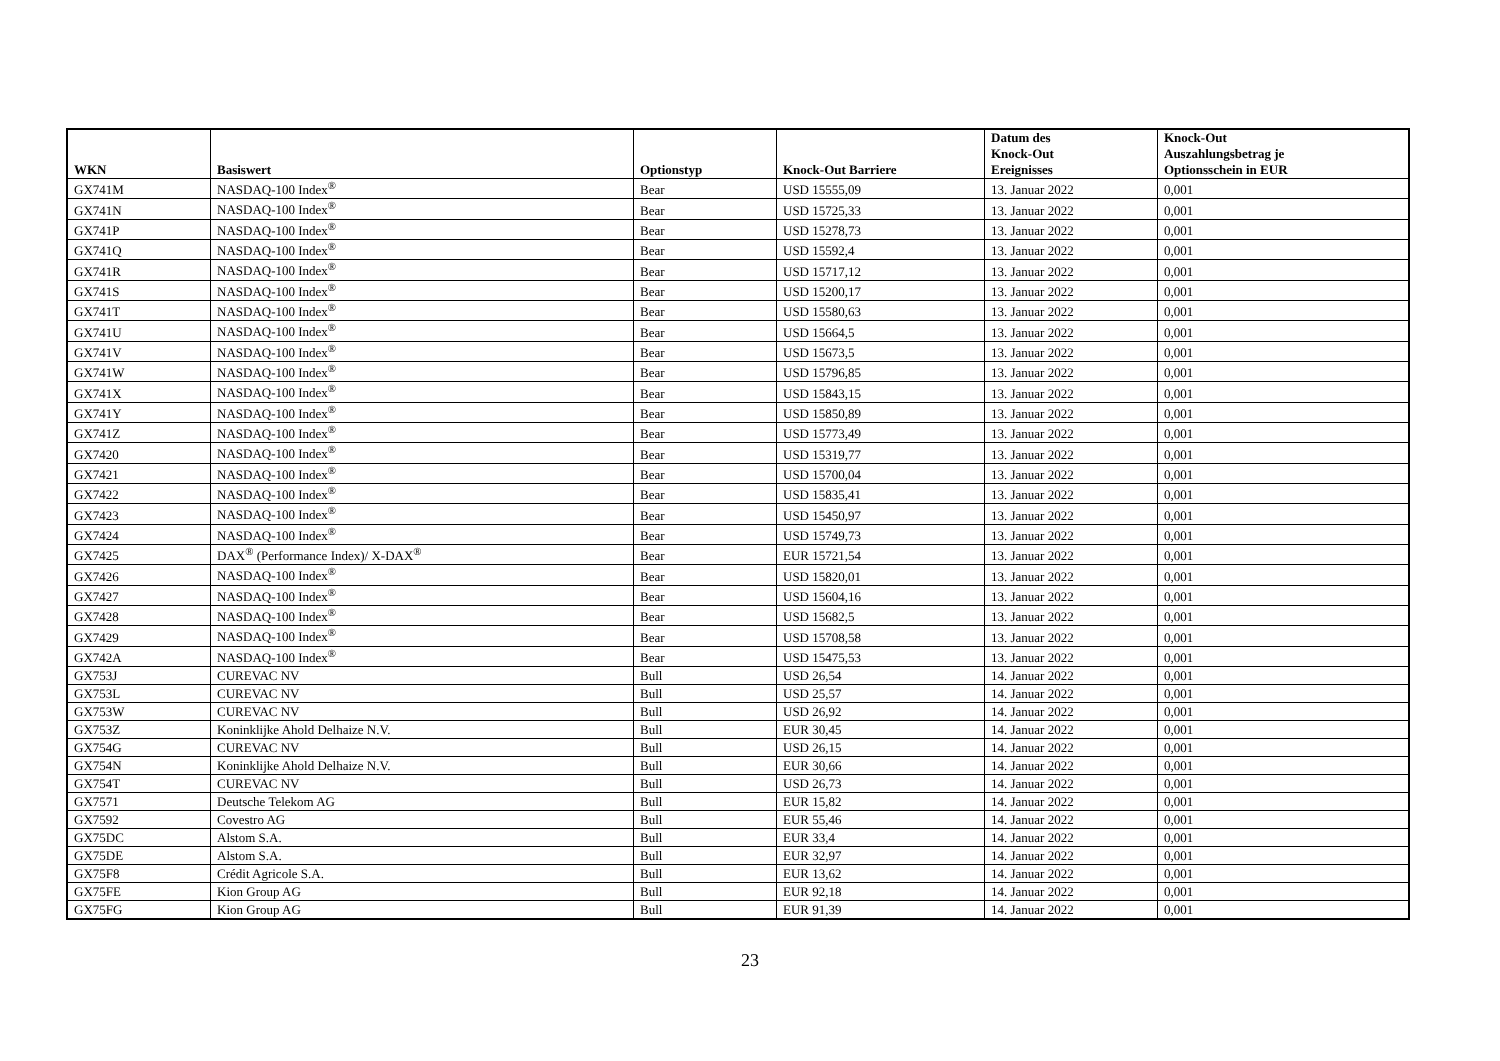| WKN | Basiswert | Optionstyp | Knock-Out Barriere | Datum des Knock-Out Ereignisses | Knock-Out Auszahlungsbetrag je Optionsschein in EUR |
| --- | --- | --- | --- | --- | --- |
| GX741M | NASDAQ-100 Index<sup>®</sup> | Bear | USD 15555,09 | 13. Januar 2022 | 0,001 |
| GX741N | NASDAQ-100 Index<sup>®</sup> | Bear | USD 15725,33 | 13. Januar 2022 | 0,001 |
| GX741P | NASDAQ-100 Index<sup>®</sup> | Bear | USD 15278,73 | 13. Januar 2022 | 0,001 |
| GX741Q | NASDAQ-100 Index<sup>®</sup> | Bear | USD 15592,4 | 13. Januar 2022 | 0,001 |
| GX741R | NASDAQ-100 Index<sup>®</sup> | Bear | USD 15717,12 | 13. Januar 2022 | 0,001 |
| GX741S | NASDAQ-100 Index<sup>®</sup> | Bear | USD 15200,17 | 13. Januar 2022 | 0,001 |
| GX741T | NASDAQ-100 Index<sup>®</sup> | Bear | USD 15580,63 | 13. Januar 2022 | 0,001 |
| GX741U | NASDAQ-100 Index<sup>®</sup> | Bear | USD 15664,5 | 13. Januar 2022 | 0,001 |
| GX741V | NASDAQ-100 Index<sup>®</sup> | Bear | USD 15673,5 | 13. Januar 2022 | 0,001 |
| GX741W | NASDAQ-100 Index<sup>®</sup> | Bear | USD 15796,85 | 13. Januar 2022 | 0,001 |
| GX741X | NASDAQ-100 Index<sup>®</sup> | Bear | USD 15843,15 | 13. Januar 2022 | 0,001 |
| GX741Y | NASDAQ-100 Index<sup>®</sup> | Bear | USD 15850,89 | 13. Januar 2022 | 0,001 |
| GX741Z | NASDAQ-100 Index<sup>®</sup> | Bear | USD 15773,49 | 13. Januar 2022 | 0,001 |
| GX7420 | NASDAQ-100 Index<sup>®</sup> | Bear | USD 15319,77 | 13. Januar 2022 | 0,001 |
| GX7421 | NASDAQ-100 Index<sup>®</sup> | Bear | USD 15700,04 | 13. Januar 2022 | 0,001 |
| GX7422 | NASDAQ-100 Index<sup>®</sup> | Bear | USD 15835,41 | 13. Januar 2022 | 0,001 |
| GX7423 | NASDAQ-100 Index<sup>®</sup> | Bear | USD 15450,97 | 13. Januar 2022 | 0,001 |
| GX7424 | NASDAQ-100 Index<sup>®</sup> | Bear | USD 15749,73 | 13. Januar 2022 | 0,001 |
| GX7425 | DAX<sup>®</sup> (Performance Index)/ X-DAX<sup>®</sup> | Bear | EUR 15721,54 | 13. Januar 2022 | 0,001 |
| GX7426 | NASDAQ-100 Index<sup>®</sup> | Bear | USD 15820,01 | 13. Januar 2022 | 0,001 |
| GX7427 | NASDAQ-100 Index<sup>®</sup> | Bear | USD 15604,16 | 13. Januar 2022 | 0,001 |
| GX7428 | NASDAQ-100 Index<sup>®</sup> | Bear | USD 15682,5 | 13. Januar 2022 | 0,001 |
| GX7429 | NASDAQ-100 Index<sup>®</sup> | Bear | USD 15708,58 | 13. Januar 2022 | 0,001 |
| GX742A | NASDAQ-100 Index<sup>®</sup> | Bear | USD 15475,53 | 13. Januar 2022 | 0,001 |
| GX753J | CUREVAC NV | Bull | USD 26,54 | 14. Januar 2022 | 0,001 |
| GX753L | CUREVAC NV | Bull | USD 25,57 | 14. Januar 2022 | 0,001 |
| GX753W | CUREVAC NV | Bull | USD 26,92 | 14. Januar 2022 | 0,001 |
| GX753Z | Koninklijke Ahold Delhaize N.V. | Bull | EUR 30,45 | 14. Januar 2022 | 0,001 |
| GX754G | CUREVAC NV | Bull | USD 26,15 | 14. Januar 2022 | 0,001 |
| GX754N | Koninklijke Ahold Delhaize N.V. | Bull | EUR 30,66 | 14. Januar 2022 | 0,001 |
| GX754T | CUREVAC NV | Bull | USD 26,73 | 14. Januar 2022 | 0,001 |
| GX7571 | Deutsche Telekom AG | Bull | EUR 15,82 | 14. Januar 2022 | 0,001 |
| GX7592 | Covestro AG | Bull | EUR 55,46 | 14. Januar 2022 | 0,001 |
| GX75DC | Alstom S.A. | Bull | EUR 33,4 | 14. Januar 2022 | 0,001 |
| GX75DE | Alstom S.A. | Bull | EUR 32,97 | 14. Januar 2022 | 0,001 |
| GX75F8 | Crédit Agricole S.A. | Bull | EUR 13,62 | 14. Januar 2022 | 0,001 |
| GX75FE | Kion Group AG | Bull | EUR 92,18 | 14. Januar 2022 | 0,001 |
| GX75FG | Kion Group AG | Bull | EUR 91,39 | 14. Januar 2022 | 0,001 |
23